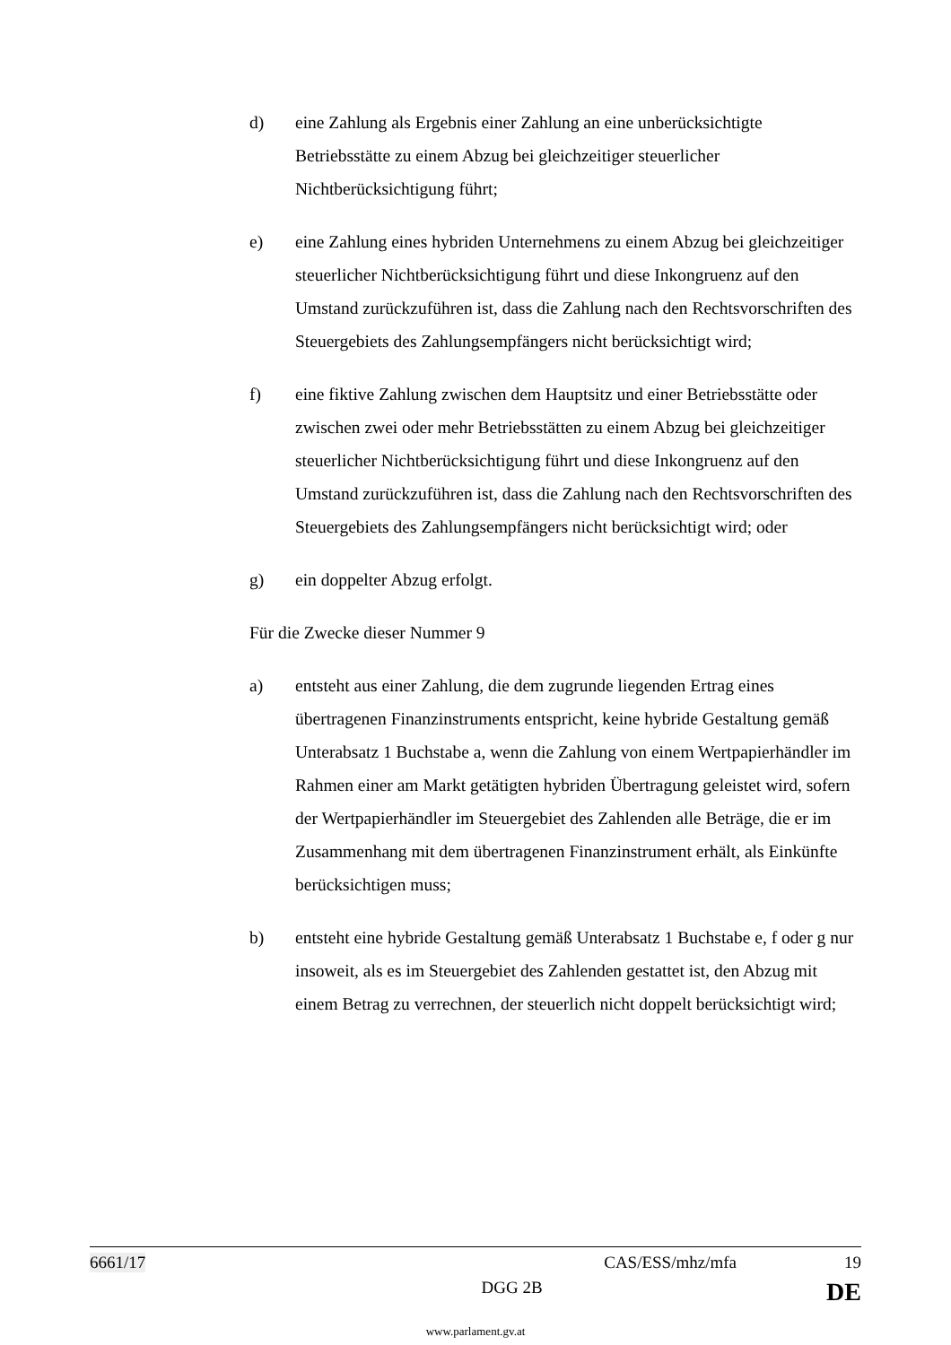d) eine Zahlung als Ergebnis einer Zahlung an eine unberücksichtigte Betriebsstätte zu einem Abzug bei gleichzeitiger steuerlicher Nichtberücksichtigung führt;
e) eine Zahlung eines hybriden Unternehmens zu einem Abzug bei gleichzeitiger steuerlicher Nichtberücksichtigung führt und diese Inkongruenz auf den Umstand zurückzuführen ist, dass die Zahlung nach den Rechtsvorschriften des Steuergebiets des Zahlungsempfängers nicht berücksichtigt wird;
f) eine fiktive Zahlung zwischen dem Hauptsitz und einer Betriebsstätte oder zwischen zwei oder mehr Betriebsstätten zu einem Abzug bei gleichzeitiger steuerlicher Nichtberücksichtigung führt und diese Inkongruenz auf den Umstand zurückzuführen ist, dass die Zahlung nach den Rechtsvorschriften des Steuergebiets des Zahlungsempfängers nicht berücksichtigt wird; oder
g) ein doppelter Abzug erfolgt.
Für die Zwecke dieser Nummer 9
a) entsteht aus einer Zahlung, die dem zugrunde liegenden Ertrag eines übertragenen Finanzinstruments entspricht, keine hybride Gestaltung gemäß Unterabsatz 1 Buchstabe a, wenn die Zahlung von einem Wertpapierhändler im Rahmen einer am Markt getätigten hybriden Übertragung geleistet wird, sofern der Wertpapierhändler im Steuergebiet des Zahlenden alle Beträge, die er im Zusammenhang mit dem übertragenen Finanzinstrument erhält, als Einkünfte berücksichtigen muss;
b) entsteht eine hybride Gestaltung gemäß Unterabsatz 1 Buchstabe e, f oder g nur insoweit, als es im Steuergebiet des Zahlenden gestattet ist, den Abzug mit einem Betrag zu verrechnen, der steuerlich nicht doppelt berücksichtigt wird;
6661/17 CAS/ESS/mhz/mfa 19
DGG 2B DE
www.parlament.gv.at